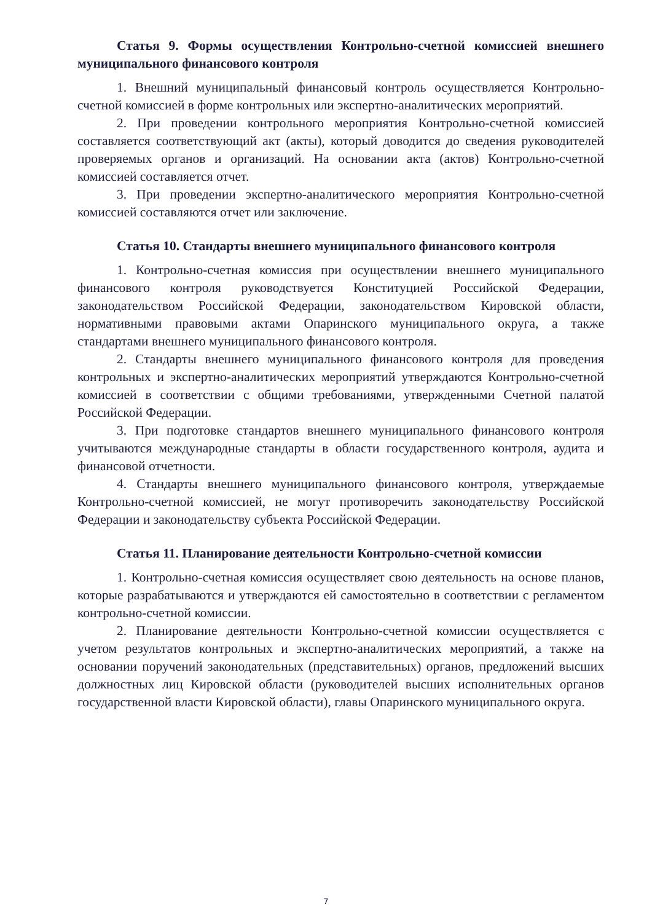Статья 9. Формы осуществления Контрольно-счетной комиссией внешнего муниципального финансового контроля
1. Внешний муниципальный финансовый контроль осуществляется Контрольно-счетной комиссией в форме контрольных или экспертно-аналитических мероприятий.
2. При проведении контрольного мероприятия Контрольно-счетной комиссией составляется соответствующий акт (акты), который доводится до сведения руководителей проверяемых органов и организаций. На основании акта (актов) Контрольно-счетной комиссией составляется отчет.
3. При проведении экспертно-аналитического мероприятия Контрольно-счетной комиссией составляются отчет или заключение.
Статья 10. Стандарты внешнего муниципального финансового контроля
1. Контрольно-счетная комиссия при осуществлении внешнего муниципального финансового контроля руководствуется Конституцией Российской Федерации, законодательством Российской Федерации, законодательством Кировской области, нормативными правовыми актами Опаринского муниципального округа, а также стандартами внешнего муниципального финансового контроля.
2. Стандарты внешнего муниципального финансового контроля для проведения контрольных и экспертно-аналитических мероприятий утверждаются Контрольно-счетной комиссией в соответствии с общими требованиями, утвержденными Счетной палатой Российской Федерации.
3. При подготовке стандартов внешнего муниципального финансового контроля учитываются международные стандарты в области государственного контроля, аудита и финансовой отчетности.
4. Стандарты внешнего муниципального финансового контроля, утверждаемые Контрольно-счетной комиссией, не могут противоречить законодательству Российской Федерации и законодательству субъекта Российской Федерации.
Статья 11. Планирование деятельности Контрольно-счетной комиссии
1. Контрольно-счетная комиссия осуществляет свою деятельность на основе планов, которые разрабатываются и утверждаются ей самостоятельно в соответствии с регламентом контрольно-счетной комиссии.
2. Планирование деятельности Контрольно-счетной комиссии осуществляется с учетом результатов контрольных и экспертно-аналитических мероприятий, а также на основании поручений законодательных (представительных) органов, предложений высших должностных лиц Кировской области (руководителей высших исполнительных органов государственной власти Кировской области), главы Опаринского муниципального округа.
7